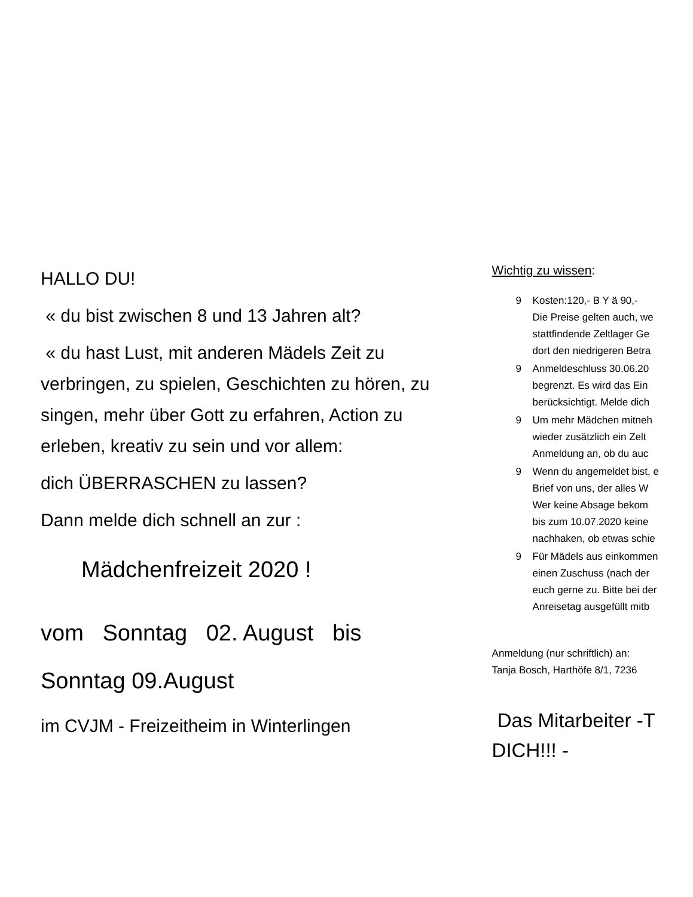HALLO DU!
« du bist zwischen 8 und 13 Jahren alt?
« du hast Lust, mit anderen Mädels Zeit zu verbringen, zu spielen, Geschichten zu hören, zu singen, mehr über Gott zu erfahren, Action zu erleben, kreativ zu sein und vor allem:
dich ÜBERRASCHEN zu lassen?
Dann melde dich schnell an zur :
Mädchenfreizeit 2020 !
vom Sonntag 02. August bis
Sonntag 09.August
im CVJM - Freizeitheim in Winterlingen
Wichtig zu wissen:
9 Kosten:120,- B Y ä 90,-
Die Preise gelten auch, we
stattfindende Zeltlager Ge
dort den niedrigeren Betra
9 Anmeldeschluss 30.06.20
begrenzt. Es wird das Ein
berücksichtigt. Melde dich
9 Um mehr Mädchen mitneh
wieder zusätzlich ein Zelt
Anmeldung an, ob du auc
9 Wenn du angemeldet bist, e
Brief von uns, der alles W
Wer keine Absage bekom
bis zum 10.07.2020 keine
nachhaken, ob etwas schie
9 Für Mädels aus einkommen
einen Zuschuss (nach der
euch gerne zu. Bitte bei der
Anreisetag ausgefüllt mitb
Anmeldung (nur schriftlich) an:
Tanja Bosch, Harthöfe 8/1, 7236
Das Mitarbeiter -T
DICH!!! -